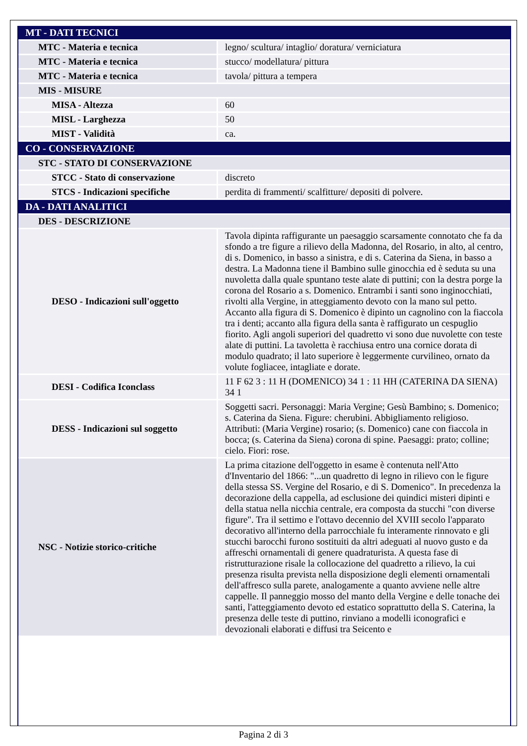| MT - DATI TECNICI | |
| MTC - Materia e tecnica | legno/ scultura/ intaglio/ doratura/ verniciatura |
| MTC - Materia e tecnica | stucco/ modellatura/ pittura |
| MTC - Materia e tecnica | tavola/ pittura a tempera |
| MIS - MISURE | |
| MISA - Altezza | 60 |
| MISL - Larghezza | 50 |
| MIST - Validità | ca. |
| CO - CONSERVAZIONE | |
| STC - STATO DI CONSERVAZIONE | |
| STCC - Stato di conservazione | discreto |
| STCS - Indicazioni specifiche | perdita di frammenti/ scalfitture/ depositi di polvere. |
| DA - DATI ANALITICI | |
| DES - DESCRIZIONE | |
| DESO - Indicazioni sull'oggetto | Tavola dipinta raffigurante un paesaggio scarsamente connotato che fa da sfondo a tre figure a rilievo della Madonna, del Rosario, in alto, al centro, di s. Domenico, in basso a sinistra, e di s. Caterina da Siena, in basso a destra. La Madonna tiene il Bambino sulle ginocchia ed è seduta su una nuvoletta dalla quale spuntano teste alate di puttini; con la destra porge la corona del Rosario a s. Domenico. Entrambi i santi sono inginocchiati, rivolti alla Vergine, in atteggiamento devoto con la mano sul petto. Accanto alla figura di S. Domenico è dipinto un cagnolino con la fiaccola tra i denti; accanto alla figura della santa è raffigurato un cespuglio fiorito. Agli angoli superiori del quadretto vi sono due nuvolette con teste alate di puttini. La tavoletta è racchiusa entro una cornice dorata di modulo quadrato; il lato superiore è leggermente curvilineo, ornato da volute fogliacee, intagliate e dorate. |
| DESI - Codifica Iconclass | 11 F 62 3 : 11 H (DOMENICO) 34 1 : 11 HH (CATERINA DA SIENA) 34 1 |
| DESS - Indicazioni sul soggetto | Soggetti sacri. Personaggi: Maria Vergine; Gesù Bambino; s. Domenico; s. Caterina da Siena. Figure: cherubini. Abbigliamento religioso. Attributi: (Maria Vergine) rosario; (s. Domenico) cane con fiaccola in bocca; (s. Caterina da Siena) corona di spine. Paesaggi: prato; colline; cielo. Fiori: rose. |
| NSC - Notizie storico-critiche | La prima citazione dell'oggetto in esame è contenuta nell'Atto d'Inventario del 1866: "...un quadretto di legno in rilievo con le figure della stessa SS. Vergine del Rosario, e di S. Domenico". In precedenza la decorazione della cappella, ad esclusione dei quindici misteri dipinti e della statua nella nicchia centrale, era composta da stucchi "con diverse figure". Tra il settimo e l'ottavo decennio del XVIII secolo l'apparato decorativo all'interno della parrocchiale fu interamente rinnovato e gli stucchi barocchi furono sostituiti da altri adeguati al nuovo gusto e da affreschi ornamentali di genere quadraturista. A questa fase di ristrutturazione risale la collocazione del quadretto a rilievo, la cui presenza risulta prevista nella disposizione degli elementi ornamentali dell'affresco sulla parete, analogamente a quanto avviene nelle altre cappelle. Il panneggio mosso del manto della Vergine e delle tonache dei santi, l'atteggiamento devoto ed estatico soprattutto della S. Caterina, la presenza delle teste di puttino, rinviano a modelli iconografici e devozionali elaborati e diffusi tra Seicento e |
Pagina 2 di 3